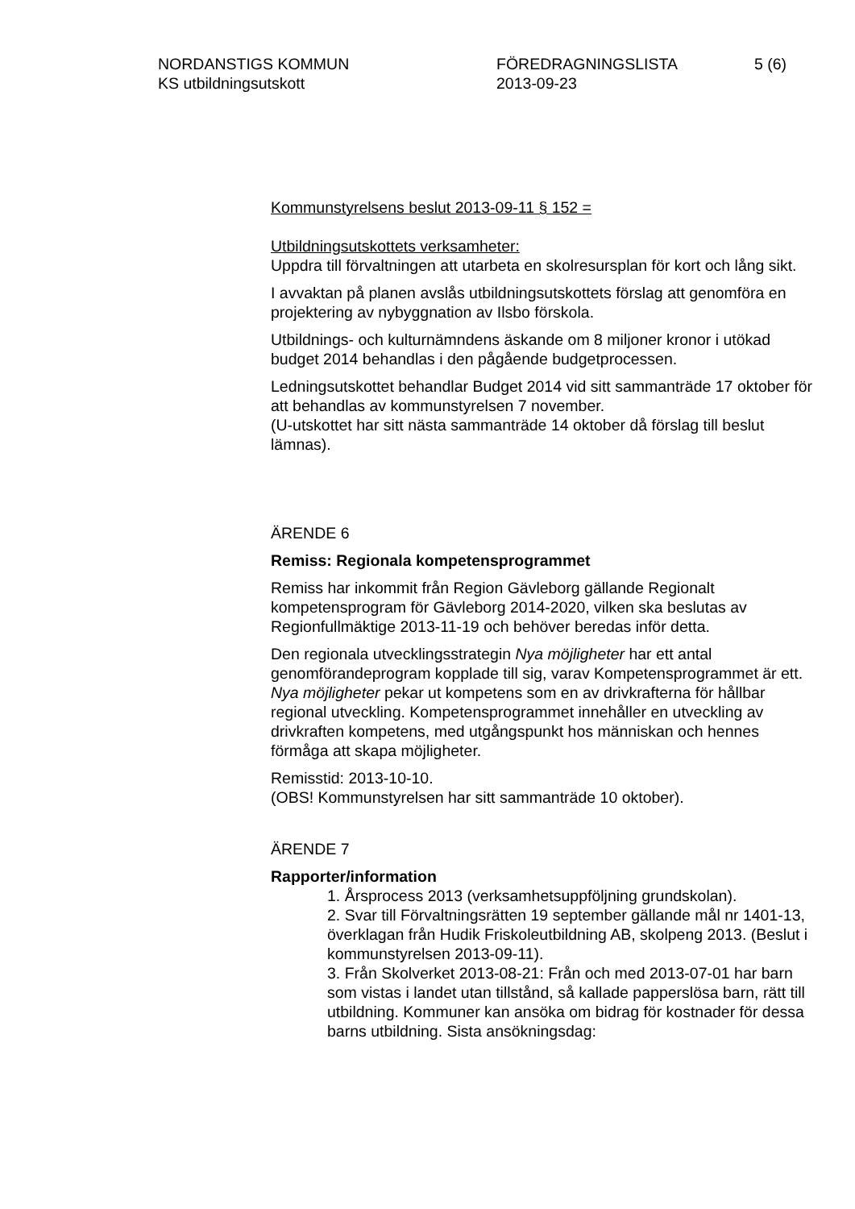NORDANSTIGS KOMMUN
KS utbildningsutskott
FÖREDRAGNINGSLISTA
2013-09-23
5 (6)
Kommunstyrelsens beslut 2013-09-11 § 152 =
Utbildningsutskottets verksamheter:
Uppdra till förvaltningen att utarbeta en skolresursplan för kort och lång sikt.
I avvaktan på planen avslås utbildningsutskottets förslag att genomföra en projektering av nybyggnation av Ilsbo förskola.
Utbildnings- och kulturnämndens äskande om 8 miljoner kronor i utökad budget 2014 behandlas i den pågående budgetprocessen.
Ledningsutskottet behandlar Budget 2014 vid sitt sammanträde 17 oktober för att behandlas av kommunstyrelsen 7 november.
(U-utskottet har sitt nästa sammanträde 14 oktober då förslag till beslut lämnas).
ÄRENDE 6
Remiss: Regionala kompetensprogrammet
Remiss har inkommit från Region Gävleborg gällande Regionalt kompetensprogram för Gävleborg 2014-2020, vilken ska beslutas av Regionfullmäktige 2013-11-19 och behöver beredas inför detta.
Den regionala utvecklingsstrategin Nya möjligheter har ett antal genomförandeprogram kopplade till sig, varav Kompetensprogrammet är ett. Nya möjligheter pekar ut kompetens som en av drivkrafterna för hållbar regional utveckling. Kompetensprogrammet innehåller en utveckling av drivkraften kompetens, med utgångspunkt hos människan och hennes förmåga att skapa möjligheter.
Remisstid: 2013-10-10.
(OBS! Kommunstyrelsen har sitt sammanträde 10 oktober).
ÄRENDE 7
Rapporter/information
1. Årsprocess 2013 (verksamhetsuppföljning grundskolan).
2. Svar till Förvaltningsrätten 19 september gällande mål nr 1401-13, överklagan från Hudik Friskoleutbildning AB, skolpeng 2013. (Beslut i kommunstyrelsen 2013-09-11).
3. Från Skolverket 2013-08-21: Från och med 2013-07-01 har barn som vistas i landet utan tillstånd, så kallade papperslösa barn, rätt till utbildning. Kommuner kan ansöka om bidrag för kostnader för dessa barns utbildning. Sista ansökningsdag: